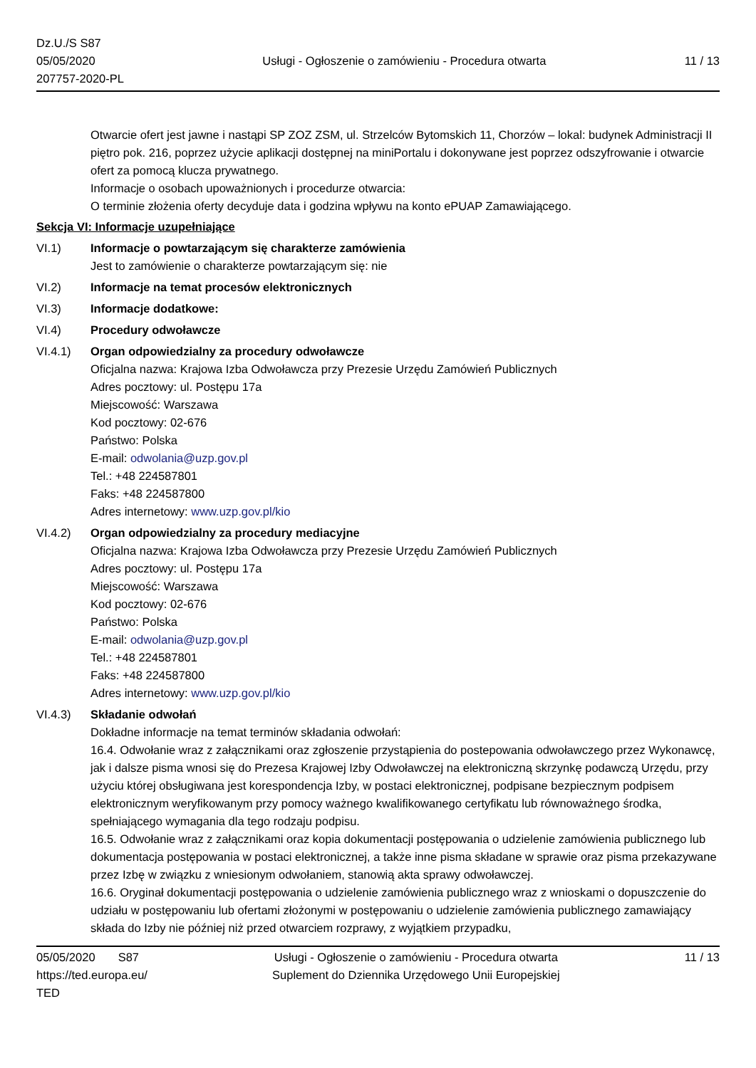Dz.U./S S87
05/05/2020
207757-2020-PL
Usługi - Ogłoszenie o zamówieniu - Procedura otwarta
11 / 13
Otwarcie ofert jest jawne i nastąpi SP ZOZ ZSM, ul. Strzelców Bytomskich 11, Chorzów – lokal: budynek Administracji II piętro pok. 216, poprzez użycie aplikacji dostępnej na miniPortalu i dokonywane jest poprzez odszyfrowanie i otwarcie ofert za pomocą klucza prywatnego.
Informacje o osobach upoważnionych i procedurze otwarcia:
O terminie złożenia oferty decyduje data i godzina wpływu na konto ePUAP Zamawiającego.
Sekcja VI: Informacje uzupełniające
VI.1) Informacje o powtarzającym się charakterze zamówienia
Jest to zamówienie o charakterze powtarzającym się: nie
VI.2) Informacje na temat procesów elektronicznych
VI.3) Informacje dodatkowe:
VI.4) Procedury odwoławcze
VI.4.1) Organ odpowiedzialny za procedury odwoławcze
Oficjalna nazwa: Krajowa Izba Odwoławcza przy Prezesie Urzędu Zamówień Publicznych
Adres pocztowy: ul. Postępu 17a
Miejscowość: Warszawa
Kod pocztowy: 02-676
Państwo: Polska
E-mail: odwolania@uzp.gov.pl
Tel.: +48 224587801
Faks: +48 224587800
Adres internetowy: www.uzp.gov.pl/kio
VI.4.2) Organ odpowiedzialny za procedury mediacyjne
Oficjalna nazwa: Krajowa Izba Odwoławcza przy Prezesie Urzędu Zamówień Publicznych
Adres pocztowy: ul. Postępu 17a
Miejscowość: Warszawa
Kod pocztowy: 02-676
Państwo: Polska
E-mail: odwolania@uzp.gov.pl
Tel.: +48 224587801
Faks: +48 224587800
Adres internetowy: www.uzp.gov.pl/kio
VI.4.3) Składanie odwołań
Dokładne informacje na temat terminów składania odwołań:
16.4. Odwołanie wraz z załącznikami oraz zgłoszenie przystąpienia do postepowania odwoławczego przez Wykonawcę, jak i dalsze pisma wnosi się do Prezesa Krajowej Izby Odwoławczej na elektroniczną skrzynkę podawczą Urzędu, przy użyciu której obsługiwana jest korespondencja Izby, w postaci elektronicznej, podpisane bezpiecznym podpisem elektronicznym weryfikowanym przy pomocy ważnego kwalifikowanego certyfikatu lub równoważnego środka, spełniającego wymagania dla tego rodzaju podpisu.
16.5. Odwołanie wraz z załącznikami oraz kopia dokumentacji postępowania o udzielenie zamówienia publicznego lub dokumentacja postępowania w postaci elektronicznej, a także inne pisma składane w sprawie oraz pisma przekazywane przez Izbę w związku z wniesionym odwołaniem, stanowią akta sprawy odwoławczej.
16.6. Oryginał dokumentacji postępowania o udzielenie zamówienia publicznego wraz z wnioskami o dopuszczenie do udziału w postępowaniu lub ofertami złożonymi w postępowaniu o udzielenie zamówienia publicznego zamawiający składa do Izby nie później niż przed otwarciem rozprawy, z wyjątkiem przypadku,
05/05/2020 S87
https://ted.europa.eu/
TED
Usługi - Ogłoszenie o zamówieniu - Procedura otwarta
Suplement do Dziennika Urzędowego Unii Europejskiej
11 / 13